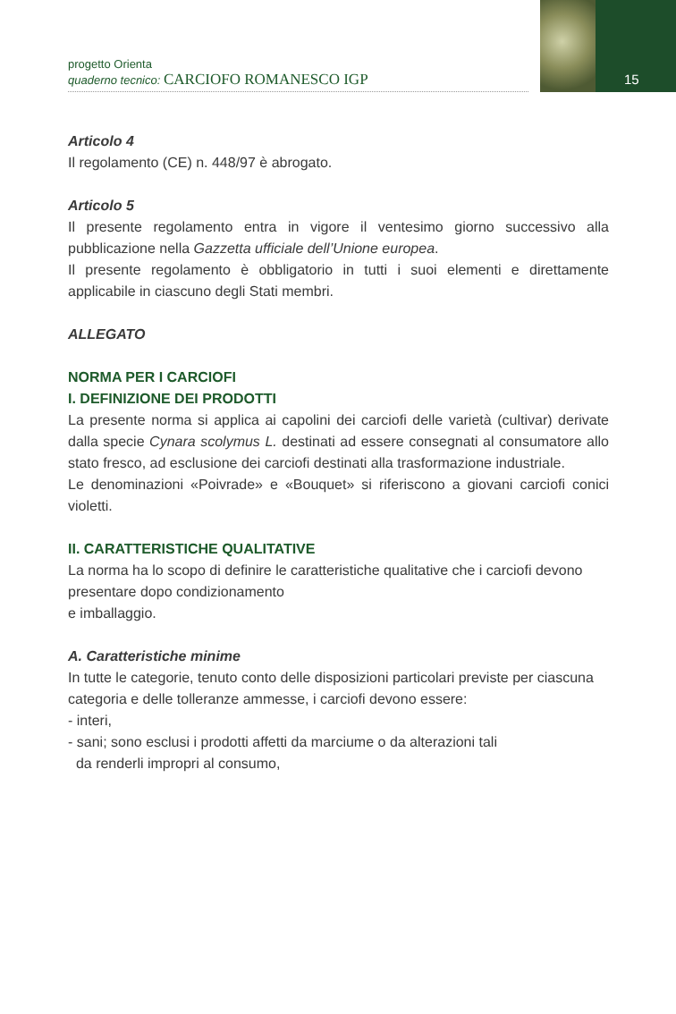15
progetto Orienta
quaderno tecnico: CARCIOFO ROMANESCO IGP
Articolo 4
Il regolamento (CE) n. 448/97 è abrogato.
Articolo 5
Il presente regolamento entra in vigore il ventesimo giorno successivo alla pubblicazione nella Gazzetta ufficiale dell’Unione europea.
Il presente regolamento è obbligatorio in tutti i suoi elementi e direttamente applicabile in ciascuno degli Stati membri.
ALLEGATO
NORMA PER I CARCIOFI
I. DEFINIZIONE DEI PRODOTTI
La presente norma si applica ai capolini dei carciofi delle varietà (cultivar) derivate dalla specie Cynara scolymus L. destinati ad essere consegnati al consumatore allo stato fresco, ad esclusione dei carciofi destinati alla trasformazione industriale.
Le denominazioni «Poivrade» e «Bouquet» si riferiscono a giovani carciofi conici violetti.
II. CARATTERISTICHE QUALITATIVE
La norma ha lo scopo di definire le caratteristiche qualitative che i carciofi devono presentare dopo condizionamento
e imballaggio.
A. Caratteristiche minime
In tutte le categorie, tenuto conto delle disposizioni particolari previste per ciascuna categoria e delle tolleranze ammesse, i carciofi devono essere:
- interi,
- sani; sono esclusi i prodotti affetti da marciume o da alterazioni tali
da renderli impropri al consumo,